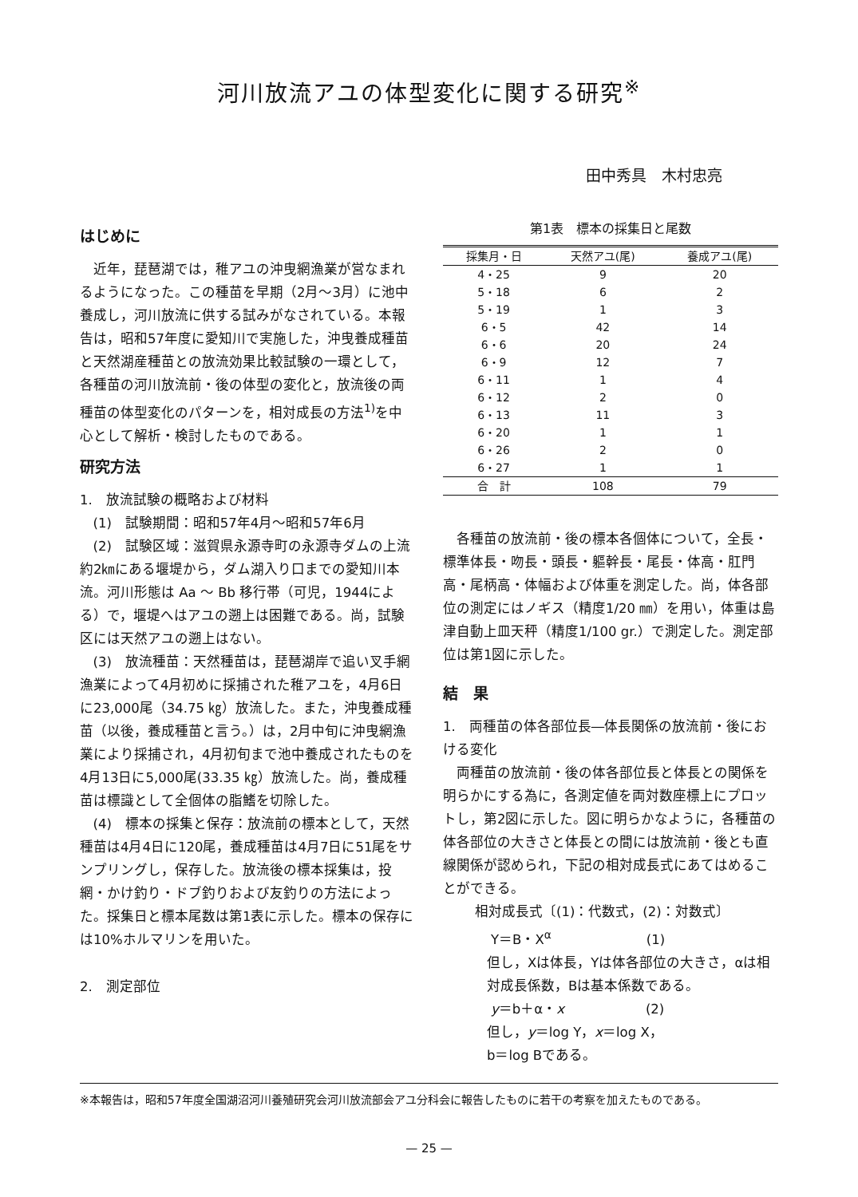河川放流アユの体型変化に関する研究<sup>※</sup>
田中秀具　木村忠亮
はじめに
近年，琵琶湖では，稚アユの沖曳網漁業が営なまれるようになった。この種苗を早期（2月～3月）に池中養成し，河川放流に供する試みがなされている。本報告は，昭和57年度に愛知川で実施した，沖曳養成種苗と天然湖産種苗との放流効果比較試験の一環として，各種苗の河川放流前・後の体型の変化と，放流後の両種苗の体型変化のパターンを，相対成長の方法<sup>1)</sup>を中心として解析・検討したものである。
研究方法
1.　放流試験の概略および材料
(1)　試験期間：昭和57年4月～昭和57年6月
(2)　試験区域：滋賀県永源寺町の永源寺ダムの上流約2㎞にある堰堤から，ダム湖入り口までの愛知川本流。河川形態は Aa ～ Bb 移行帯（可児，1944による）で，堰堤へはアユの遡上は困難である。尚，試験区には天然アユの遡上はない。
(3)　放流種苗：天然種苗は，琵琶湖岸で追い叉手網漁業によって4月初めに採捕された稚アユを，4月6日に23,000尾（34.75 ㎏）放流した。また，沖曳養成種苗（以後，養成種苗と言う。）は，2月中旬に沖曳網漁業により採捕され，4月初旬まで池中養成されたものを4月13日に5,000尾(33.35 ㎏）放流した。尚，養成種苗は標識として全個体の脂鰭を切除した。
(4)　標本の採集と保存：放流前の標本として，天然種苗は4月4日に120尾，養成種苗は4月7日に51尾をサンプリングし，保存した。放流後の標本採集は，投網・かけ釣り・ドブ釣りおよび友釣りの方法によった。採集日と標本尾数は第1表に示した。標本の保存には10%ホルマリンを用いた。
2.　測定部位
第1表　標本の採集日と尾数
| 採集月・日 | 天然アユ(尾) | 養成アユ(尾) |
| --- | --- | --- |
| 4・25 | 9 | 20 |
| 5・18 | 6 | 2 |
| 5・19 | 1 | 3 |
| 6・5 | 42 | 14 |
| 6・6 | 20 | 24 |
| 6・9 | 12 | 7 |
| 6・11 | 1 | 4 |
| 6・12 | 2 | 0 |
| 6・13 | 11 | 3 |
| 6・20 | 1 | 1 |
| 6・26 | 2 | 0 |
| 6・27 | 1 | 1 |
| 合 計 | 108 | 79 |
各種苗の放流前・後の標本各個体について，全長・標準体長・吻長・頭長・軀幹長・尾長・体高・肛門高・尾柄高・体幅および体重を測定した。尚，体各部位の測定にはノギス（精度1/20 ㎜）を用い，体重は島津自動上皿天秤（精度1/100 gr.）で測定した。測定部位は第1図に示した。
結　果
1.　両種苗の体各部位長―体長関係の放流前・後における変化
両種苗の放流前・後の体各部位長と体長との関係を明らかにする為に，各測定値を両対数座標上にプロットし，第2図に示した。図に明らかなように，各種苗の体各部位の大きさと体長との間には放流前・後とも直線関係が認められ，下記の相対成長式にあてはめることができる。
相対成長式〔(1)：代数式，(2)：対数式〕
Y＝B・X<sup>α</sup>　　　　　　　(1)
但し，Xは体長，Yは体各部位の大きさ，αは相対成長係数，Bは基本係数である。
y＝b＋α・x　　　　　　(2)
但し，y＝log Y，x＝log X，
b＝log Bである。
※本報告は，昭和57年度全国湖沼河川養殖研究会河川放流部会アユ分科会に報告したものに若干の考察を加えたものである。
— 25 —